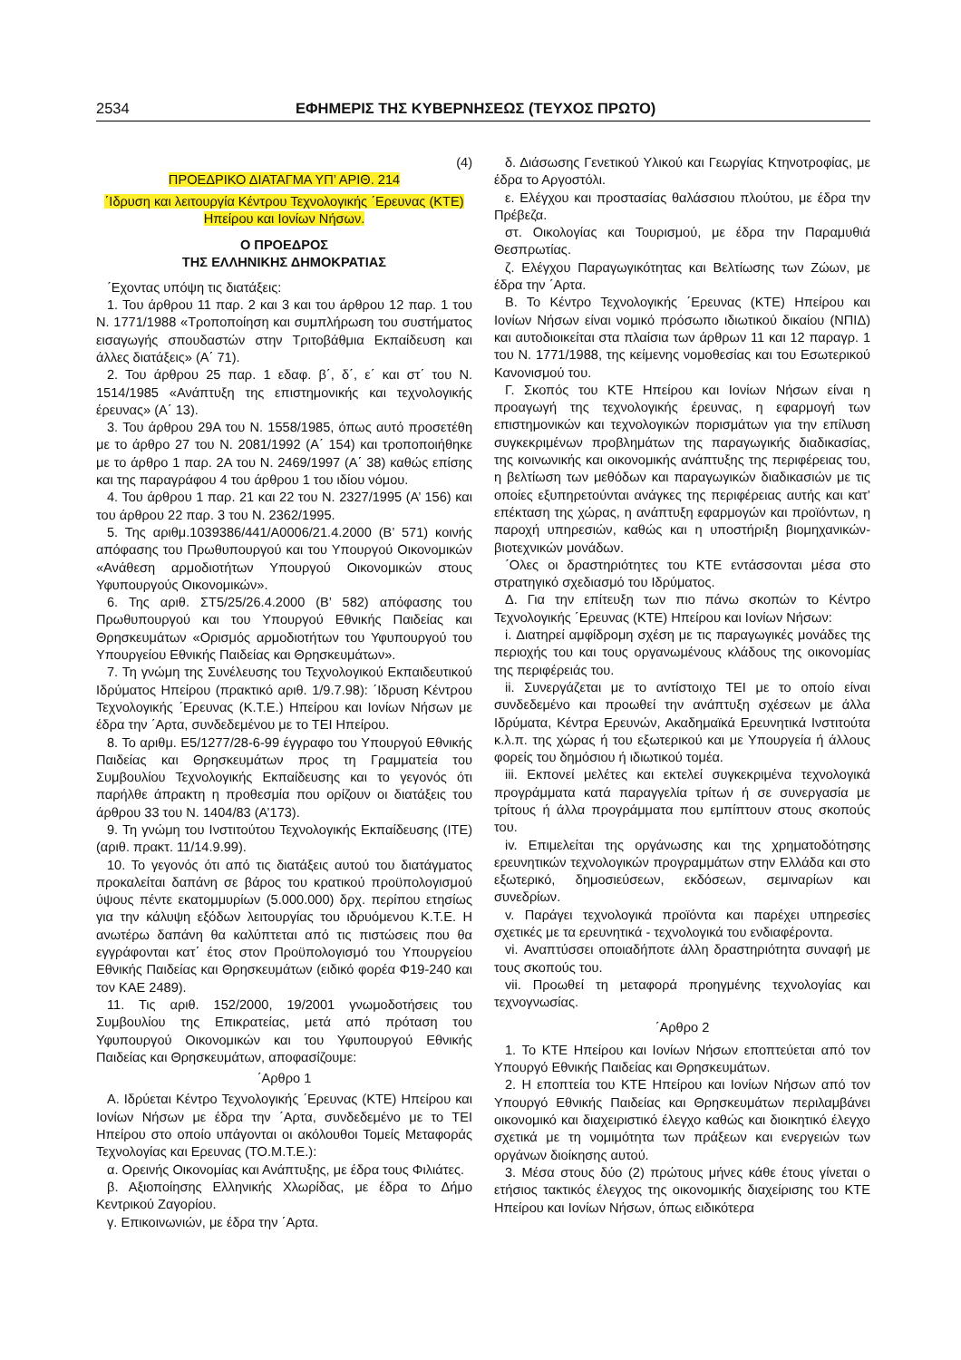2534 ΕΦΗΜΕΡΙΣ ΤΗΣ ΚΥΒΕΡΝΗΣΕΩΣ (ΤΕΥΧΟΣ ΠΡΩΤΟ)
(4)
ΠΡΟΕΔΡΙΚΟ ΔΙΑΤΑΓΜΑ ΥΠ’ ΑΡΙΘ. 214
΄Ιδρυση και λειτουργία Κέντρου Τεχνολογικής ΄Ερευνας (ΚΤΕ) Ηπείρου και Ιονίων Νήσων.
Ο ΠΡΟΕΔΡΟΣ
ΤΗΣ ΕΛΛΗΝΙΚΗΣ ΔΗΜΟΚΡΑΤΙΑΣ
΄Εχοντας υπόψη τις διατάξεις:
1. Του άρθρου 11 παρ. 2 και 3 και του άρθρου 12 παρ. 1 του Ν. 1771/1988 «Τροποποίηση και συμπλήρωση του συστήματος εισαγωγής σπουδαστών στην Τριτοβάθμια Εκπαίδευση και άλλες διατάξεις» (Α΄ 71).
2. Του άρθρου 25 παρ. 1 εδαφ. β΄, δ΄, ε΄ και στ΄ του Ν. 1514/1985 «Ανάπτυξη της επιστημονικής και τεχνολογικής έρευνας» (Α΄ 13).
3. Του άρθρου 29Α του Ν. 1558/1985, όπως αυτό προσετέθη με το άρθρο 27 του Ν. 2081/1992 (Α΄ 154) και τροποποιήθηκε με το άρθρο 1 παρ. 2Α του Ν. 2469/1997 (Α΄ 38) καθώς επίσης και της παραγράφου 4 του άρθρου 1 του ιδίου νόμου.
4. Του άρθρου 1 παρ. 21 και 22 του Ν. 2327/1995 (Α’ 156) και του άρθρου 22 παρ. 3 του Ν. 2362/1995.
5. Της αριθμ.1039386/441/Α0006/21.4.2000 (Β’ 571) κοινής απόφασης του Πρωθυπουργού και του Υπουργού Οικονομικών «Ανάθεση αρμοδιοτήτων Υπουργού Οικονομικών στους Υφυπουργούς Οικονομικών».
6. Της αριθ. ΣΤ5/25/26.4.2000 (Β’ 582) απόφασης του Πρωθυπουργού και του Υπουργού Εθνικής Παιδείας και Θρησκευμάτων «Ορισμός αρμοδιοτήτων του Υφυπουργού του Υπουργείου Εθνικής Παιδείας και Θρησκευμάτων».
7. Τη γνώμη της Συνέλευσης του Τεχνολογικού Εκπαιδευτικού Ιδρύματος Ηπείρου (πρακτικό αριθ. 1/9.7.98): ΄Ιδρυση Κέντρου Τεχνολογικής ΄Ερευνας (Κ.Τ.Ε.) Ηπείρου και Ιονίων Νήσων με έδρα την ΄Αρτα, συνδεδεμένου με το ΤΕΙ Ηπείρου.
8. Το αριθμ. Ε5/1277/28-6-99 έγγραφο του Υπουργού Εθνικής Παιδείας και Θρησκευμάτων προς τη Γραμματεία του Συμβουλίου Τεχνολογικής Εκπαίδευσης και το γεγονός ότι παρήλθε άπρακτη η προθεσμία που ορίζουν οι διατάξεις του άρθρου 33 του Ν. 1404/83 (Α’173).
9. Τη γνώμη του Ινστιτούτου Τεχνολογικής Εκπαίδευσης (ΙΤΕ) (αριθ. πρακτ. 11/14.9.99).
10. Το γεγονός ότι από τις διατάξεις αυτού του διατάγματος προκαλείται δαπάνη σε βάρος του κρατικού προϋπολογισμού ύψους πέντε εκατομμυρίων (5.000.000) δρχ. περίπου ετησίως για την κάλυψη εξόδων λειτουργίας του ιδρυόμενου Κ.Τ.Ε. Η ανωτέρω δαπάνη θα καλύπτεται από τις πιστώσεις που θα εγγράφονται κατ΄ έτος στον Προϋπολογισμό του Υπουργείου Εθνικής Παιδείας και Θρησκευμάτων (ειδικό φορέα Φ19-240 και τον ΚΑΕ 2489).
11. Τις αριθ. 152/2000, 19/2001 γνωμοδοτήσεις του Συμβουλίου της Επικρατείας, μετά από πρόταση του Υφυπουργού Οικονομικών και του Υφυπουργού Εθνικής Παιδείας και Θρησκευμάτων, αποφασίζουμε:
΄Αρθρο 1
Α. Ιδρύεται Κέντρο Τεχνολογικής ΄Ερευνας (ΚΤΕ) Ηπείρου και Ιονίων Νήσων με έδρα την ΄Αρτα, συνδεδεμένο με το ΤΕΙ Ηπείρου στο οποίο υπάγονται οι ακόλουθοι Τομείς Μεταφοράς Τεχνολογίας και Ερευνας (ΤΟ.Μ.Τ.Ε.):
α. Ορεινής Οικονομίας και Ανάπτυξης, με έδρα τους Φιλιάτες.
β. Αξιοποίησης Ελληνικής Χλωρίδας, με έδρα το Δήμο Κεντρικού Ζαγορίου.
γ. Επικοινωνιών, με έδρα την ΄Αρτα.
δ. Διάσωσης Γενετικού Υλικού και Γεωργίας Κτηνοτροφίας, με έδρα το Αργοστόλι.
ε. Ελέγχου και προστασίας θαλάσσιου πλούτου, με έδρα την Πρέβεζα.
στ. Οικολογίας και Τουρισμού, με έδρα την Παραμυθιά Θεσπρωτίας.
ζ. Ελέγχου Παραγωγικότητας και Βελτίωσης των Ζώων, με έδρα την ΄Αρτα.
Β. Το Κέντρο Τεχνολογικής ΄Ερευνας (ΚΤΕ) Ηπείρου και Ιονίων Νήσων είναι νομικό πρόσωπο ιδιωτικού δικαίου (ΝΠΙΔ) και αυτοδιοικείται στα πλαίσια των άρθρων 11 και 12 παραγρ. 1 του Ν. 1771/1988, της κείμενης νομοθεσίας και του Εσωτερικού Κανονισμού του.
Γ. Σκοπός του ΚΤΕ Ηπείρου και Ιονίων Νήσων είναι η προαγωγή της τεχνολογικής έρευνας, η εφαρμογή των επιστημονικών και τεχνολογικών πορισμάτων για την επίλυση συγκεκριμένων προβλημάτων της παραγωγικής διαδικασίας, της κοινωνικής και οικονομικής ανάπτυξης της περιφέρειας του, η βελτίωση των μεθόδων και παραγωγικών διαδικασιών με τις οποίες εξυπηρετούνται ανάγκες της περιφέρειας αυτής και κατ’ επέκταση της χώρας, η ανάπτυξη εφαρμογών και προϊόντων, η παροχή υπηρεσιών, καθώς και η υποστήριξη βιομηχανικών- βιοτεχνικών μονάδων.
΄Ολες οι δραστηριότητες του ΚΤΕ εντάσσονται μέσα στο στρατηγικό σχεδιασμό του Ιδρύματος.
Δ. Για την επίτευξη των πιο πάνω σκοπών το Κέντρο Τεχνολογικής ΄Ερευνας (ΚΤΕ) Ηπείρου και Ιονίων Νήσων:
i. Διατηρεί αμφίδρομη σχέση με τις παραγωγικές μονάδες της περιοχής του και τους οργανωμένους κλάδους της οικονομίας της περιφέρειάς του.
ii. Συνεργάζεται με το αντίστοιχο ΤΕΙ με το οποίο είναι συνδεδεμένο και προωθεί την ανάπτυξη σχέσεων με άλλα Ιδρύματα, Κέντρα Ερευνών, Ακαδημαϊκά Ερευνητικά Ινστιτούτα κ.λ.π. της χώρας ή του εξωτερικού και με Υπουργεία ή άλλους φορείς του δημόσιου ή ιδιωτικού τομέα.
iii. Εκπονεί μελέτες και εκτελεί συγκεκριμένα τεχνολογικά προγράμματα κατά παραγγελία τρίτων ή σε συνεργασία με τρίτους ή άλλα προγράμματα που εμπίπτουν στους σκοπούς του.
iv. Επιμελείται της οργάνωσης και της χρηματοδότησης ερευνητικών τεχνολογικών προγραμμάτων στην Ελλάδα και στο εξωτερικό, δημοσιεύσεων, εκδόσεων, σεμιναρίων και συνεδρίων.
v. Παράγει τεχνολογικά προϊόντα και παρέχει υπηρεσίες σχετικές με τα ερευνητικά - τεχνολογικά του ενδιαφέροντα.
vi. Αναπτύσσει οποιαδήποτε άλλη δραστηριότητα συναφή με τους σκοπούς του.
vii. Προωθεί τη μεταφορά προηγμένης τεχνολογίας και τεχνογνωσίας.
΄Αρθρο 2
1. Το ΚΤΕ Ηπείρου και Ιονίων Νήσων εποπτεύεται από τον Υπουργό Εθνικής Παιδείας και Θρησκευμάτων.
2. Η εποπτεία του ΚΤΕ Ηπείρου και Ιονίων Νήσων από τον Υπουργό Εθνικής Παιδείας και Θρησκευμάτων περιλαμβάνει οικονομικό και διαχειριστικό έλεγχο καθώς και διοικητικό έλεγχο σχετικά με τη νομιμότητα των πράξεων και ενεργειών των οργάνων διοίκησης αυτού.
3. Μέσα στους δύο (2) πρώτους μήνες κάθε έτους γίνεται ο ετήσιος τακτικός έλεγχος της οικονομικής διαχείρισης του ΚΤΕ Ηπείρου και Ιονίων Νήσων, όπως ειδικότερα